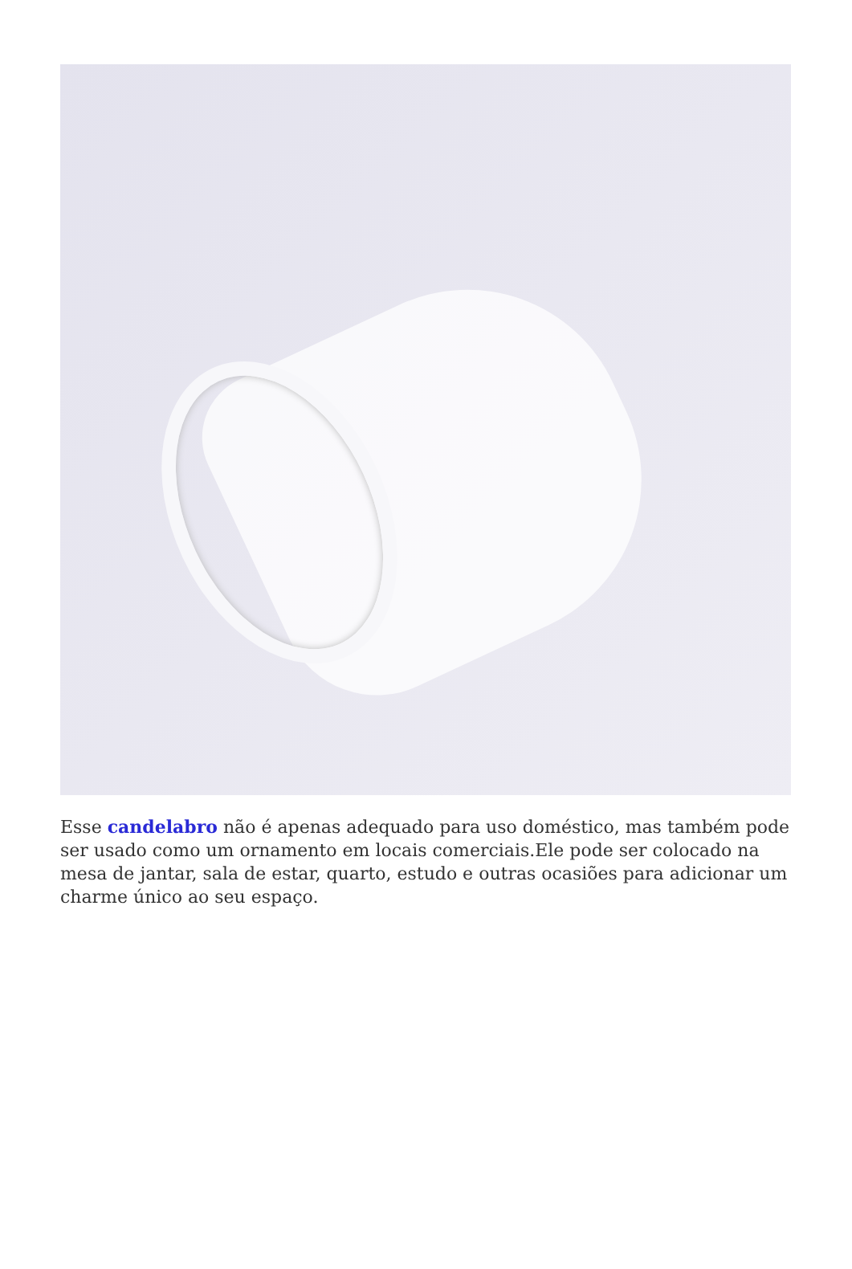Esse candelabro não é apenas adequado para uso doméstico, mas também pode ser usado como um ornamento em locais comerciais.Ele pode ser colocado na mesa de jantar, sala de estar, quarto, estudo e outras ocasiões para adicionar um charme único ao seu espaço.